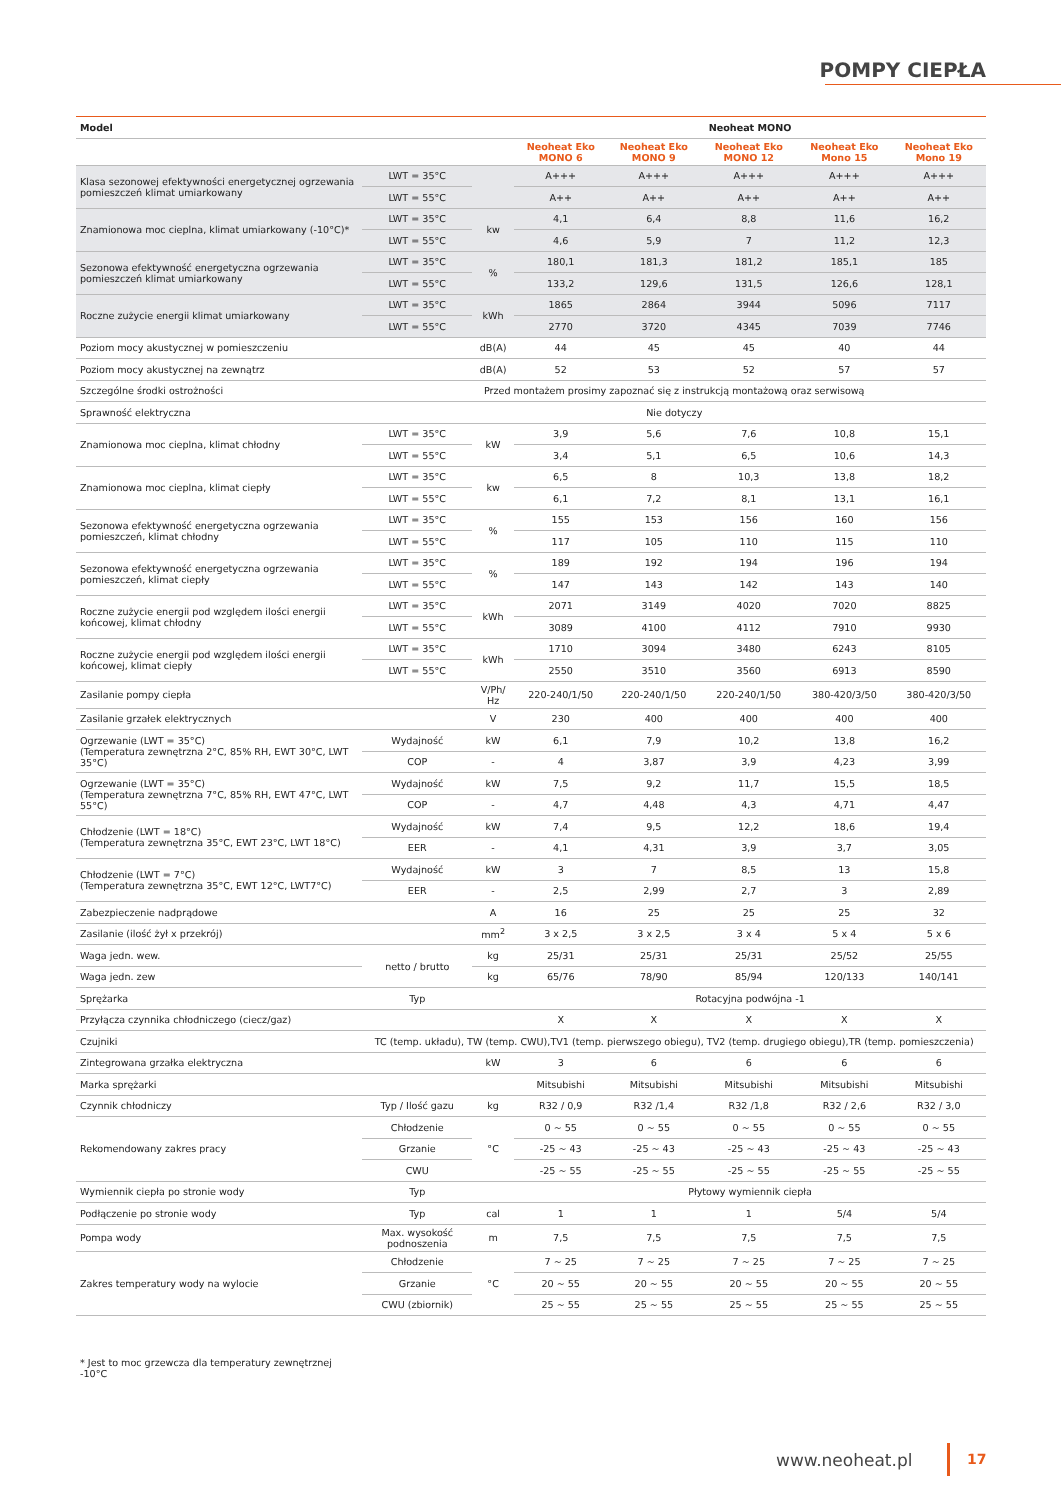POMPY CIEPŁA
| Model | | | Neoheat MONO | | | | |
| --- | --- | --- | --- | --- | --- | --- | --- |
| | | | Neoheat Eko MONO 6 | Neoheat Eko MONO 9 | Neoheat Eko MONO 12 | Neoheat Eko Mono 15 | Neoheat Eko Mono 19 |
| Klasa sezonowej efektywności energetycznej ogrzewania pomieszczeń klimat umiarkowany | LWT = 35°C | | A+++ | A+++ | A+++ | A+++ | A+++ |
| | LWT = 55°C | | A++ | A++ | A++ | A++ | A++ |
| Znamionowa moc cieplna, klimat umiarkowany (-10°C)* | LWT = 35°C | kw | 4,1 | 6,4 | 8,8 | 11,6 | 16,2 |
| | LWT = 55°C | | 4,6 | 5,9 | 7 | 11,2 | 12,3 |
| Sezonowa efektywność energetyczna ogrzewania pomieszczeń klimat umiarkowany | LWT = 35°C | % | 180,1 | 181,3 | 181,2 | 185,1 | 185 |
| | LWT = 55°C | | 133,2 | 129,6 | 131,5 | 126,6 | 128,1 |
| Roczne zużycie energii klimat umiarkowany | LWT = 35°C | kWh | 1865 | 2864 | 3944 | 5096 | 7117 |
| | LWT = 55°C | | 2770 | 3720 | 4345 | 7039 | 7746 |
| Poziom mocy akustycznej w pomieszczeniu | | dB(A) | 44 | 45 | 45 | 40 | 44 |
| Poziom mocy akustycznej na zewnątrz | | dB(A) | 52 | 53 | 52 | 57 | 57 |
| Szczególne środki ostrożności | Przed montażem prosimy zapoznać się z instrukcją montażową oraz serwisową | | | | | | |
| Sprawność elektryczna | Nie dotyczy | | | | | | |
| Znamionowa moc cieplna, klimat chłodny | LWT = 35°C | kW | 3,9 | 5,6 | 7,6 | 10,8 | 15,1 |
| | LWT = 55°C | | 3,4 | 5,1 | 6,5 | 10,6 | 14,3 |
| Znamionowa moc cieplna, klimat ciepły | LWT = 35°C | kw | 6,5 | 8 | 10,3 | 13,8 | 18,2 |
| | LWT = 55°C | | 6,1 | 7,2 | 8,1 | 13,1 | 16,1 |
| Sezonowa efektywność energetyczna ogrzewania pomieszczeń, klimat chłodny | LWT = 35°C | % | 155 | 153 | 156 | 160 | 156 |
| | LWT = 55°C | | 117 | 105 | 110 | 115 | 110 |
| Sezonowa efektywność energetyczna ogrzewania pomieszczeń, klimat ciepły | LWT = 35°C | % | 189 | 192 | 194 | 196 | 194 |
| | LWT = 55°C | | 147 | 143 | 142 | 143 | 140 |
| Roczne zużycie energii pod względem ilości energii końcowej, klimat chłodny | LWT = 35°C | kWh | 2071 | 3149 | 4020 | 7020 | 8825 |
| | LWT = 55°C | | 3089 | 4100 | 4112 | 7910 | 9930 |
| Roczne zużycie energii pod względem ilości energii końcowej, klimat ciepły | LWT = 35°C | kWh | 1710 | 3094 | 3480 | 6243 | 8105 |
| | LWT = 55°C | | 2550 | 3510 | 3560 | 6913 | 8590 |
| Zasilanie pompy ciepła | | V/Ph/ Hz | 220-240/1/50 | 220-240/1/50 | 220-240/1/50 | 380-420/3/50 | 380-420/3/50 |
| Zasilanie grzałek elektrycznych | | V | 230 | 400 | 400 | 400 | 400 |
| Ogrzewanie (LWT = 35°C) (Temperatura zewnętrzna 2°C, 85% RH, EWT 30°C, LWT 35°C) | Wydajność | kW | 6,1 | 7,9 | 10,2 | 13,8 | 16,2 |
| | COP | - | 4 | 3,87 | 3,9 | 4,23 | 3,99 |
| Ogrzewanie (LWT = 35°C) (Temperatura zewnętrzna 7°C, 85% RH, EWT 47°C, LWT 55°C) | Wydajność | kW | 7,5 | 9,2 | 11,7 | 15,5 | 18,5 |
| | COP | - | 4,7 | 4,48 | 4,3 | 4,71 | 4,47 |
| Chłodzenie (LWT = 18°C) (Temperatura zewnętrzna 35°C, EWT 23°C, LWT 18°C) | Wydajność | kW | 7,4 | 9,5 | 12,2 | 18,6 | 19,4 |
| | EER | - | 4,1 | 4,31 | 3,9 | 3,7 | 3,05 |
| Chłodzenie (LWT = 7°C) (Temperatura zewnętrzna 35°C, EWT 12°C, LWT7°C) | Wydajność | kW | 3 | 7 | 8,5 | 13 | 15,8 |
| | EER | - | 2,5 | 2,99 | 2,7 | 3 | 2,89 |
| Zabezpieczenie nadprądowe | | A | 16 | 25 | 25 | 25 | 32 |
| Zasilanie (ilość żył x przekrój) | | mm<sup>2</sup> | 3 x 2,5 | 3 x 2,5 | 3 x 4 | 5 x 4 | 5 x 6 |
| Waga jedn. wew. | netto / brutto | kg | 25/31 | 25/31 | 25/31 | 25/52 | 25/55 |
| Waga jedn. zew | | kg | 65/76 | 78/90 | 85/94 | 120/133 | 140/141 |
| Sprężarka | Typ | | Rotacyjna podwójna -1 | | | | |
| Przyłącza czynnika chłodniczego (ciecz/gaz) | | | X | X | X | X | X |
| Czujniki | TC (temp. układu), TW (temp. CWU),TV1 (temp. pierwszego obiegu), TV2 (temp. drugiego obiegu),TR (temp. pomieszczenia) | | | | | | |
| Zintegrowana grzałka elektryczna | | kW | 3 | 6 | 6 | 6 | 6 |
| Marka sprężarki | | | Mitsubishi | Mitsubishi | Mitsubishi | Mitsubishi | Mitsubishi |
| Czynnik chłodniczy | Typ / Ilość gazu | kg | R32 / 0,9 | R32 /1,4 | R32 /1,8 | R32 / 2,6 | R32 / 3,0 |
| Rekomendowany zakres pracy | Chłodzenie | °C | 0 ~ 55 | 0 ~ 55 | 0 ~ 55 | 0 ~ 55 | 0 ~ 55 |
| | Grzanie | | -25 ~ 43 | -25 ~ 43 | -25 ~ 43 | -25 ~ 43 | -25 ~ 43 |
| | CWU | | -25 ~ 55 | -25 ~ 55 | -25 ~ 55 | -25 ~ 55 | -25 ~ 55 |
| Wymiennik ciepła po stronie wody | Typ | | Płytowy wymiennik ciepła | | | | |
| Podłączenie po stronie wody | Typ | cal | 1 | 1 | 1 | 5/4 | 5/4 |
| Pompa wody | Max. wysokość podnoszenia | m | 7,5 | 7,5 | 7,5 | 7,5 | 7,5 |
| Zakres temperatury wody na wylocie | Chłodzenie | °C | 7 ~ 25 | 7 ~ 25 | 7 ~ 25 | 7 ~ 25 | 7 ~ 25 |
| | Grzanie | | 20 ~ 55 | 20 ~ 55 | 20 ~ 55 | 20 ~ 55 | 20 ~ 55 |
| | CWU (zbiornik) | | 25 ~ 55 | 25 ~ 55 | 25 ~ 55 | 25 ~ 55 | 25 ~ 55 |
* Jest to moc grzewcza dla temperatury zewnętrznej
-10°C
www.neoheat.pl 17